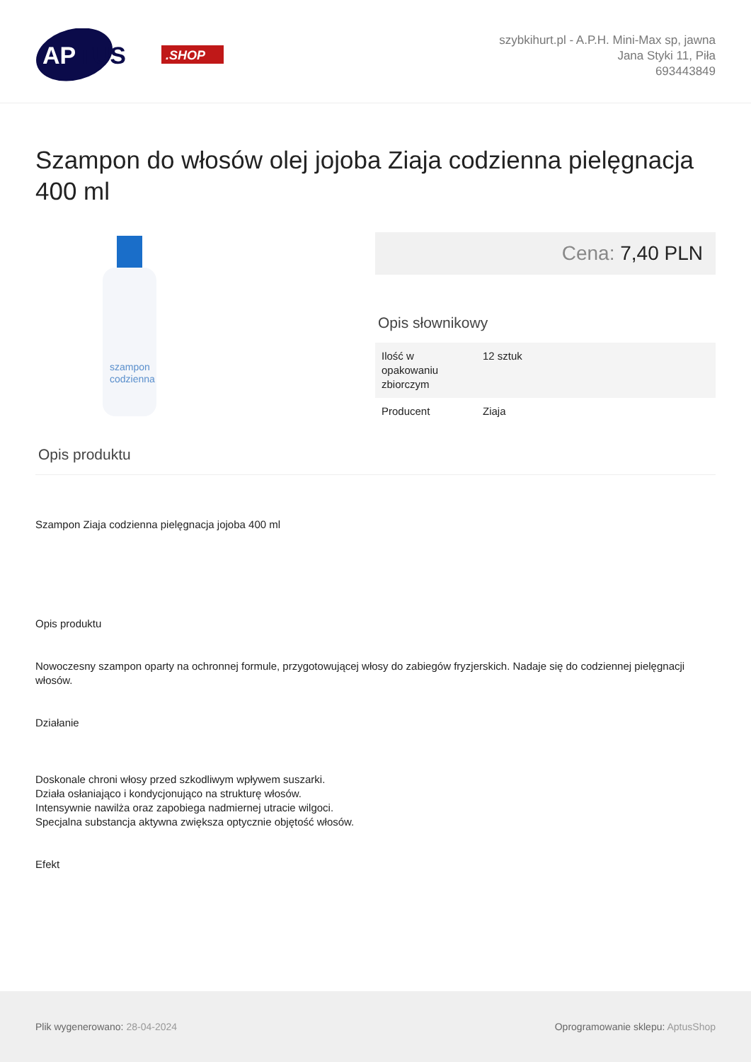AP
TUS
.SHOP
szybkihurt.pl - A.P.H. Mini-Max sp, jawna
Jana Styki 11, Piła
693443849
Szampon do włosów olej jojoba Ziaja codzienna pielęgnacja 400 ml
szampon
codzienna
Cena: 7,40 PLN
Opis słownikowy
| Ilość w opakowaniu zbiorczym | 12 sztuk |
| Producent | Ziaja |
Opis produktu
Szampon Ziaja codzienna pielęgnacja jojoba 400 ml
Opis produktu
Nowoczesny szampon oparty na ochronnej formule, przygotowującej włosy do zabiegów fryzjerskich. Nadaje się do codziennej pielęgnacji włosów.
Działanie
Doskonale chroni włosy przed szkodliwym wpływem suszarki.
Działa osłaniająco i kondycjonująco na strukturę włosów.
Intensywnie nawilża oraz zapobiega nadmiernej utracie wilgoci.
Specjalna substancja aktywna zwiększa optycznie objętość włosów.
Efekt
Plik wygenerowano: 28-04-2024
Oprogramowanie sklepu: AptusShop